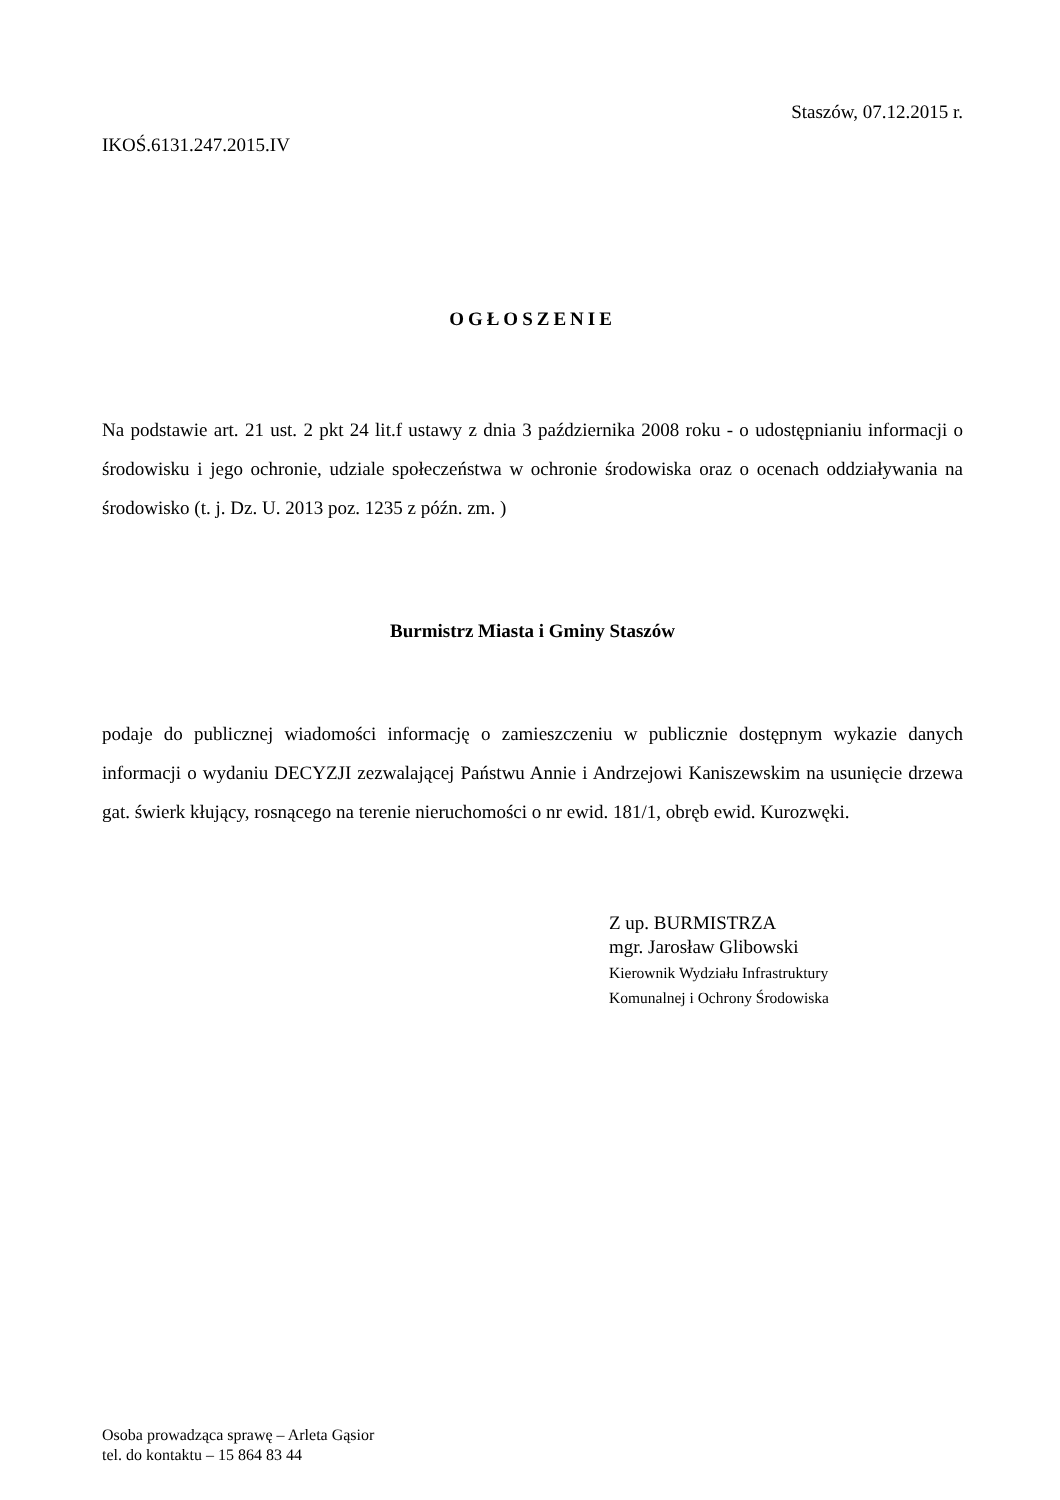Staszów, 07.12.2015 r.
IKOŚ.6131.247.2015.IV
OGŁOSZENIE
Na podstawie art. 21 ust. 2 pkt 24 lit.f ustawy z dnia 3 października 2008 roku - o udostępnianiu informacji o środowisku i jego ochronie, udziale społeczeństwa w ochronie środowiska oraz o ocenach oddziaływania na środowisko (t. j. Dz. U. 2013 poz. 1235 z późn. zm. )
Burmistrz Miasta i Gminy Staszów
podaje do publicznej wiadomości informację o zamieszczeniu w publicznie dostępnym wykazie danych informacji o wydaniu DECYZJI zezwalającej Państwu Annie i Andrzejowi Kaniszewskim na usunięcie drzewa gat. świerk kłujący, rosnącego na terenie nieruchomości o nr ewid. 181/1, obręb ewid. Kurozwęki.
Z up. BURMISTRZA
mgr. Jarosław Glibowski
Kierownik Wydziału Infrastruktury
Komunalnej i Ochrony Środowiska
Osoba prowadząca sprawę – Arleta Gąsior
tel. do kontaktu – 15 864 83 44